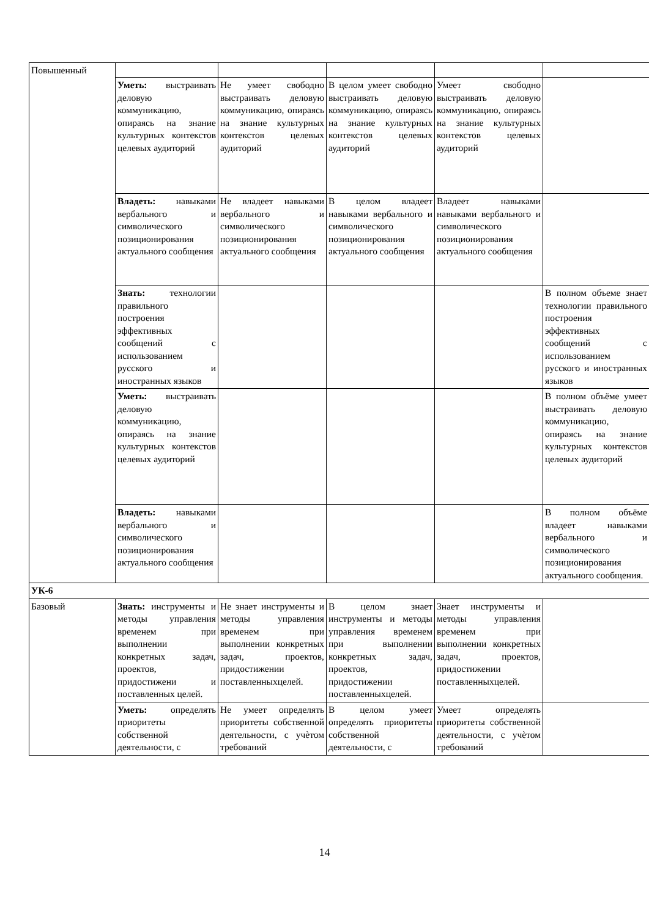| Повышенный | | | | | |
| | Уметь: выстраивать деловую коммуникацию, опираясь на знание культурных контекстов целевых аудиторий | Не умеет свободно выстраивать деловую коммуникацию, опираясь на знание культурных контекстов целевых аудиторий | В целом умеет свободно выстраивать деловую коммуникацию, опираясь на знание культурных контекстов целевых аудиторий | Умеет свободно выстраивать деловую коммуникацию, опираясь на знание культурных контекстов целевых аудиторий | |
| | Владеть: навыками вербального и символического позиционирования актуального сообщения | Не владеет навыками вербального и символического позиционирования актуального сообщения | В целом владеет навыками вербального и символического позиционирования актуального сообщения | Владеет навыками навыками вербального и символического позиционирования актуального сообщения | |
| | Знать: технологии правильного построения эффективных сообщений с использованием русского и иностранных языков | | | | В полном объеме знает технологии правильного построения эффективных сообщений с использованием русского и иностранных языков |
| | Уметь: выстраивать деловую коммуникацию, опираясь на знание культурных контекстов целевых аудиторий | | | | В полном объёме умеет выстраивать деловую коммуникацию, опираясь на знание культурных контекстов целевых аудиторий |
| | Владеть: навыками вербального и символического позиционирования актуального сообщения | | | | В полном объёме владеет навыками вербального и символического позиционирования актуального сообщения. |
| УК-6 | | | | | |
| Базовый | Знать: инструменты и методы управления временем при выполнении конкретных задач, проектов, придостижени и поставленных целей. | Не знает инструменты и методы управления временем при выполнении конкретных задач, проектов, придостижении поставленныхцелей. | В целом знает инструменты и методы управления временем при выполнении конкретных задач, проектов, придостижении поставленныхцелей. | Знает инструменты и методы управления временем при выполнении конкретных задач, проектов, придостижении поставленныхцелей. | |
| | Уметь: определять приоритеты собственной деятельности, с | Не умеет определять приоритеты собственной деятельности, с учѐтом требований | В целом умеет определять приоритеты собственной деятельности, с | Умеет определять приоритеты собственной деятельности, с учѐтом требований | |
14